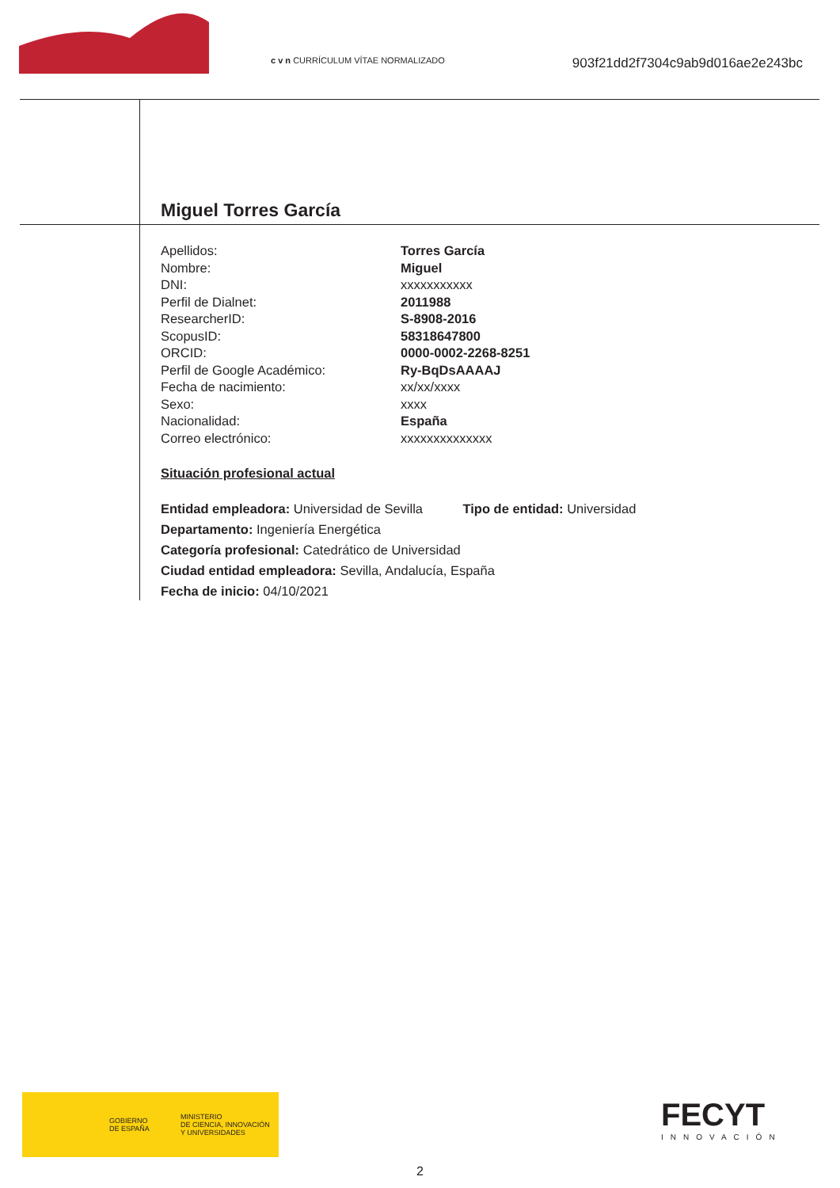c v n CURRÍCULUM VÍTAE NORMALIZADO
903f21dd2f7304c9ab9d016ae2e243bc
Miguel Torres García
Apellidos: Torres García
Nombre: Miguel
DNI: xxxxxxxxxxx
Perfil de Dialnet: 2011988
ResearcherID: S-8908-2016
ScopusID: 58318647800
ORCID: 0000-0002-2268-8251
Perfil de Google Académico: Ry-BqDsAAAAJ
Fecha de nacimiento: xx/xx/xxxx
Sexo: xxxx
Nacionalidad: España
Correo electrónico: xxxxxxxxxxxxxx
Situación profesional actual
Entidad empleadora: Universidad de Sevilla Tipo de entidad: Universidad
Departamento: Ingeniería Energética
Categoría profesional: Catedrático de Universidad
Ciudad entidad empleadora: Sevilla, Andalucía, España
Fecha de inicio: 04/10/2021
GOBIERNO
DE ESPAÑA MINISTERIO
DE CIENCIA, INNOVACIÓN
Y UNIVERSIDADES
FECYT
INNOVACIÓN
2